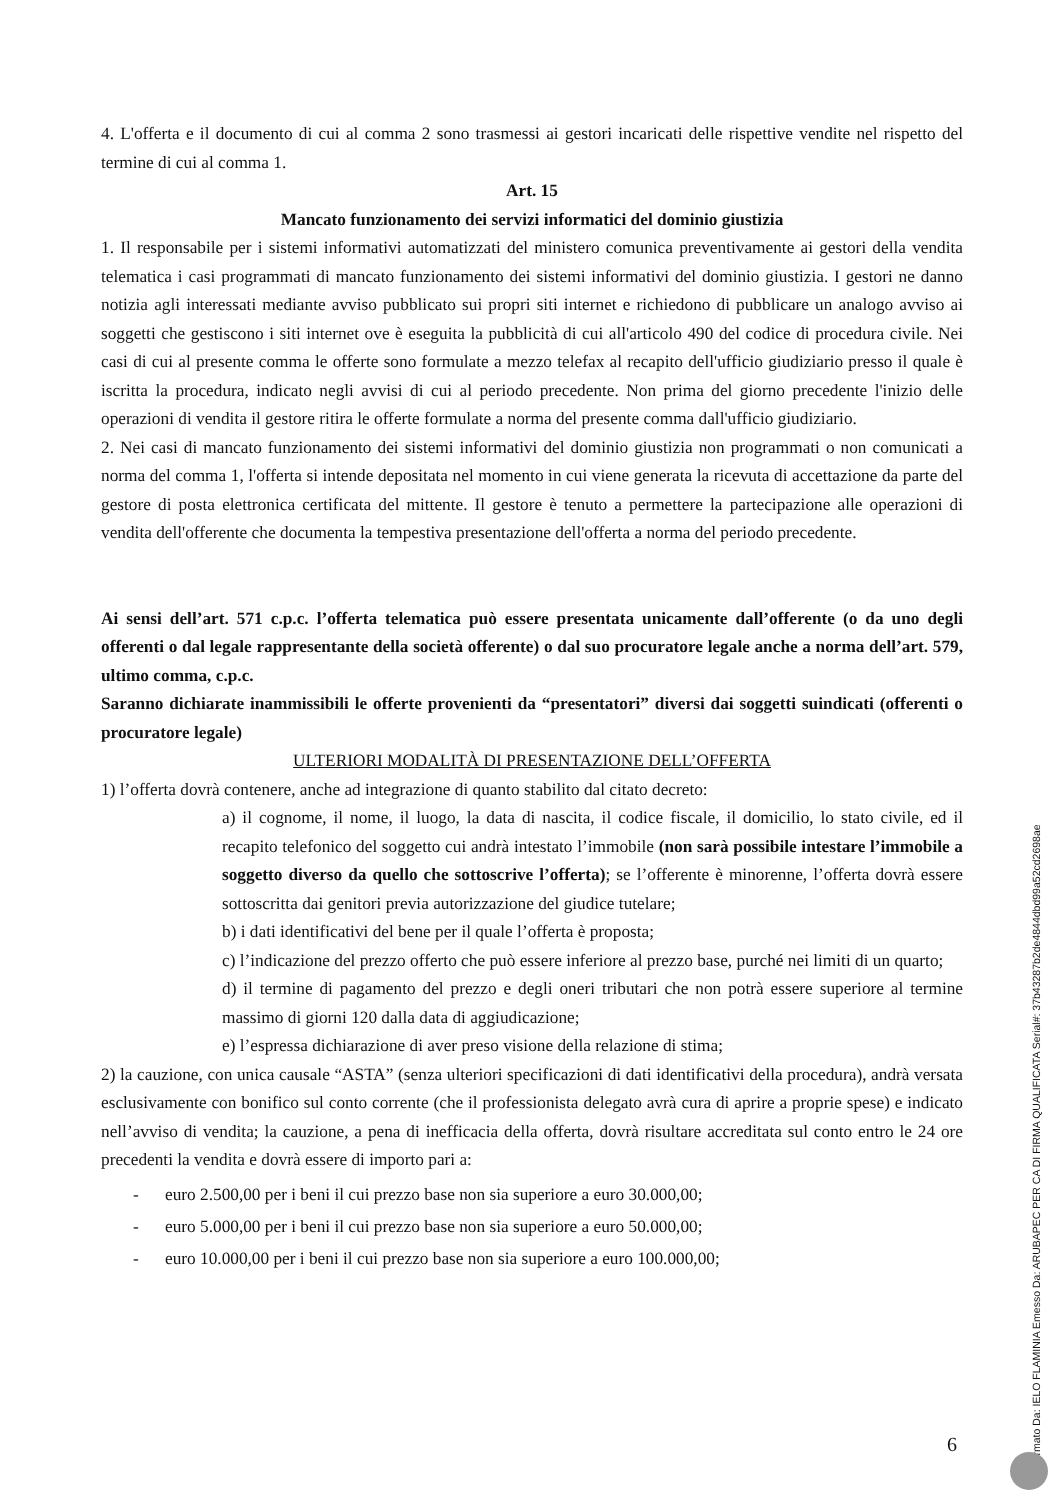4. L'offerta e il documento di cui al comma 2 sono trasmessi ai gestori incaricati delle rispettive vendite nel rispetto del termine di cui al comma 1.
Art. 15
Mancato funzionamento dei servizi informatici del dominio giustizia
1. Il responsabile per i sistemi informativi automatizzati del ministero comunica preventivamente ai gestori della vendita telematica i casi programmati di mancato funzionamento dei sistemi informativi del dominio giustizia. I gestori ne danno notizia agli interessati mediante avviso pubblicato sui propri siti internet e richiedono di pubblicare un analogo avviso ai soggetti che gestiscono i siti internet ove è eseguita la pubblicità di cui all'articolo 490 del codice di procedura civile. Nei casi di cui al presente comma le offerte sono formulate a mezzo telefax al recapito dell'ufficio giudiziario presso il quale è iscritta la procedura, indicato negli avvisi di cui al periodo precedente. Non prima del giorno precedente l'inizio delle operazioni di vendita il gestore ritira le offerte formulate a norma del presente comma dall'ufficio giudiziario.
2. Nei casi di mancato funzionamento dei sistemi informativi del dominio giustizia non programmati o non comunicati a norma del comma 1, l'offerta si intende depositata nel momento in cui viene generata la ricevuta di accettazione da parte del gestore di posta elettronica certificata del mittente. Il gestore è tenuto a permettere la partecipazione alle operazioni di vendita dell'offerente che documenta la tempestiva presentazione dell'offerta a norma del periodo precedente.
Ai sensi dell’art. 571 c.p.c. l’offerta telematica può essere presentata unicamente dall’offerente (o da uno degli offerenti o dal legale rappresentante della società offerente) o dal suo procuratore legale anche a norma dell’art. 579, ultimo comma, c.p.c.
Saranno dichiarate inammissibili le offerte provenienti da “presentatori” diversi dai soggetti suindicati (offerenti o procuratore legale)
ULTERIORI MODALITÀ DI PRESENTAZIONE DELL’OFFERTA
1) l’offerta dovrà contenere, anche ad integrazione di quanto stabilito dal citato decreto:
a) il cognome, il nome, il luogo, la data di nascita, il codice fiscale, il domicilio, lo stato civile, ed il recapito telefonico del soggetto cui andrà intestato l’immobile (non sarà possibile intestare l’immobile a soggetto diverso da quello che sottoscrive l’offerta); se l’offerente è minorenne, l’offerta dovrà essere sottoscritta dai genitori previa autorizzazione del giudice tutelare;
b) i dati identificativi del bene per il quale l’offerta è proposta;
c) l’indicazione del prezzo offerto che può essere inferiore al prezzo base, purché nei limiti di un quarto;
d) il termine di pagamento del prezzo e degli oneri tributari che non potrà essere superiore al termine massimo di giorni 120 dalla data di aggiudicazione;
e) l’espressa dichiarazione di aver preso visione della relazione di stima;
2) la cauzione, con unica causale “ASTA” (senza ulteriori specificazioni di dati identificativi della procedura), andrà versata esclusivamente con bonifico sul conto corrente (che il professionista delegato avrà cura di aprire a proprie spese) e indicato nell’avviso di vendita; la cauzione, a pena di inefficacia della offerta, dovrà risultare accreditata sul conto entro le 24 ore precedenti la vendita e dovrà essere di importo pari a:
- euro 2.500,00 per i beni il cui prezzo base non sia superiore a euro 30.000,00;
- euro 5.000,00 per i beni il cui prezzo base non sia superiore a euro 50.000,00;
- euro 10.000,00 per i beni il cui prezzo base non sia superiore a euro 100.000,00;
6
Firmato Da: IELO FLAMINIA Emesso Da: ARUBAPEC PER CA DI FIRMA QUALIFICATA Serial#: 37b43287b2de4844dbd99a52cd2698ae